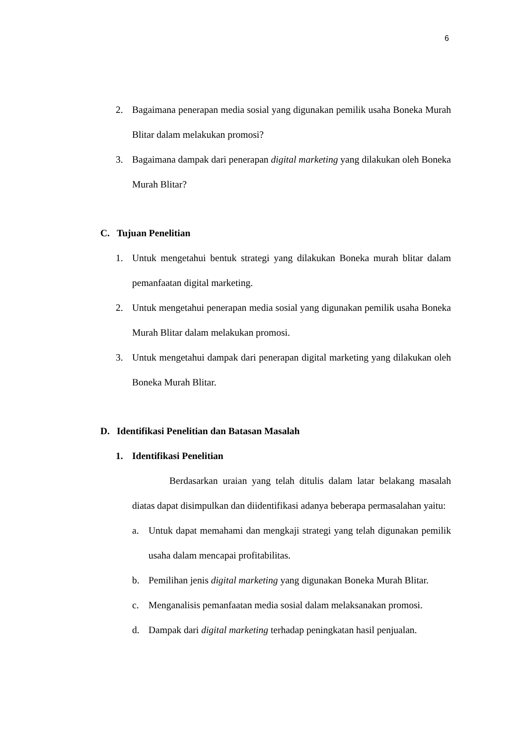6
2. Bagaimana penerapan media sosial yang digunakan pemilik usaha Boneka Murah Blitar dalam melakukan promosi?
3. Bagaimana dampak dari penerapan digital marketing yang dilakukan oleh Boneka Murah Blitar?
C. Tujuan Penelitian
1. Untuk mengetahui bentuk strategi yang dilakukan Boneka murah blitar dalam pemanfaatan digital marketing.
2. Untuk mengetahui penerapan media sosial yang digunakan pemilik usaha Boneka Murah Blitar dalam melakukan promosi.
3. Untuk mengetahui dampak dari penerapan digital marketing yang dilakukan oleh Boneka Murah Blitar.
D. Identifikasi Penelitian dan Batasan Masalah
1. Identifikasi Penelitian
Berdasarkan uraian yang telah ditulis dalam latar belakang masalah diatas dapat disimpulkan dan diidentifikasi adanya beberapa permasalahan yaitu:
a. Untuk dapat memahami dan mengkaji strategi yang telah digunakan pemilik usaha dalam mencapai profitabilitas.
b. Pemilihan jenis digital marketing yang digunakan Boneka Murah Blitar.
c. Menganalisis pemanfaatan media sosial dalam melaksanakan promosi.
d. Dampak dari digital marketing terhadap peningkatan hasil penjualan.